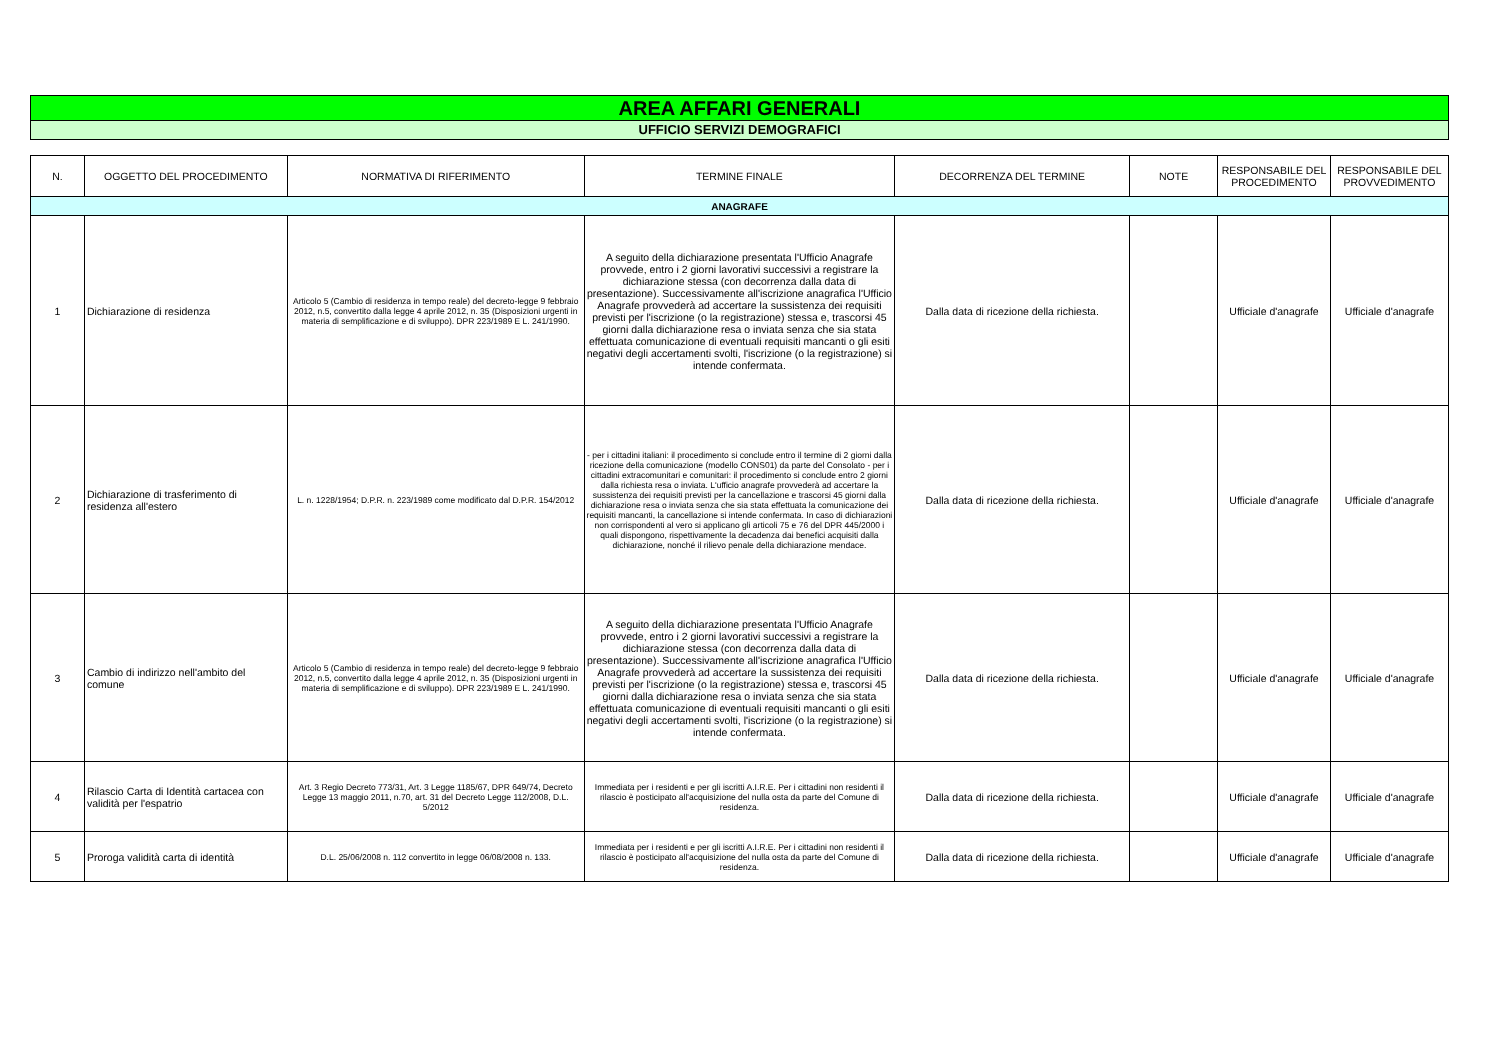AREA AFFARI GENERALI
UFFICIO SERVIZI DEMOGRAFICI
| N. | OGGETTO DEL PROCEDIMENTO | NORMATIVA DI RIFERIMENTO | TERMINE FINALE | DECORRENZA DEL TERMINE | NOTE | RESPONSABILE DEL PROCEDIMENTO | RESPONSABILE DEL PROVVEDIMENTO |
| --- | --- | --- | --- | --- | --- | --- | --- |
| ANAGRAFE | | | | | | | |
| 1 | Dichiarazione di residenza | Articolo 5 (Cambio di residenza in tempo reale) del decreto-legge 9 febbraio 2012, n.5, convertito dalla legge 4 aprile 2012, n. 35 (Disposizioni urgenti in materia di semplificazione e di sviluppo). DPR 223/1989 E L. 241/1990. | A seguito della dichiarazione presentata l'Ufficio Anagrafe provvede, entro i 2 giorni lavorativi successivi a registrare la dichiarazione stessa (con decorrenza dalla data di presentazione). Successivamente all'iscrizione anagrafica l'Ufficio Anagrafe provvederà ad accertare la sussistenza dei requisiti previsti per l'iscrizione (o la registrazione) stessa e, trascorsi 45 giorni dalla dichiarazione resa o inviata senza che sia stata effettuata comunicazione di eventuali requisiti mancanti o gli esiti negativi degli accertamenti svolti, l'iscrizione (o la registrazione) si intende confermata. | Dalla data di ricezione della richiesta. | | Ufficiale d'anagrafe | Ufficiale d'anagrafe |
| 2 | Dichiarazione di trasferimento di residenza all'estero | L. n. 1228/1954; D.P.R. n. 223/1989 come modificato dal D.P.R. 154/2012 | - per i cittadini italiani: il procedimento si conclude entro il termine di 2 giorni dalla ricezione della comunicazione (modello CONS01) da parte del Consolato - per i cittadini extracomunitari e comunitari: il procedimento si conclude entro 2 giorni dalla richiesta resa o inviata. L'ufficio anagrafe provvederà ad accertare la sussistenza dei requisiti previsti per la cancellazione e trascorsi 45 giorni dalla dichiarazione resa o inviata senza che sia stata effettuata la comunicazione dei requisiti mancanti, la cancellazione si intende confermata. In caso di dichiarazioni non corrispondenti al vero si applicano gli articoli 75 e 76 del DPR 445/2000 i quali dispongono, rispettivamente la decadenza dai benefici acquisiti dalla dichiarazione, nonché il rilievo penale della dichiarazione mendace. | Dalla data di ricezione della richiesta. | | Ufficiale d'anagrafe | Ufficiale d'anagrafe |
| 3 | Cambio di indirizzo nell'ambito del comune | Articolo 5 (Cambio di residenza in tempo reale) del decreto-legge 9 febbraio 2012, n.5, convertito dalla legge 4 aprile 2012, n. 35 (Disposizioni urgenti in materia di semplificazione e di sviluppo). DPR 223/1989 E L. 241/1990. | A seguito della dichiarazione presentata l'Ufficio Anagrafe provvede, entro i 2 giorni lavorativi successivi a registrare la dichiarazione stessa (con decorrenza dalla data di presentazione). Successivamente all'iscrizione anagrafica l'Ufficio Anagrafe provvederà ad accertare la sussistenza dei requisiti previsti per l'iscrizione (o la registrazione) stessa e, trascorsi 45 giorni dalla dichiarazione resa o inviata senza che sia stata effettuata comunicazione di eventuali requisiti mancanti o gli esiti negativi degli accertamenti svolti, l'iscrizione (o la registrazione) si intende confermata. | Dalla data di ricezione della richiesta. | | Ufficiale d'anagrafe | Ufficiale d'anagrafe |
| 4 | Rilascio Carta di Identità cartacea con validità per l'espatrio | Art. 3 Regio Decreto 773/31, Art. 3 Legge 1185/67, DPR 649/74, Decreto Legge 13 maggio 2011, n.70, art. 31 del Decreto Legge 112/2008, D.L. 5/2012 | Immediata per i residenti e per gli iscritti A.I.R.E. Per i cittadini non residenti il rilascio è posticipato all'acquisizione del nulla osta da parte del Comune di residenza. | Dalla data di ricezione della richiesta. | | Ufficiale d'anagrafe | Ufficiale d'anagrafe |
| 5 | Proroga validità carta di identità | D.L. 25/06/2008 n. 112 convertito in legge 06/08/2008 n. 133. | Immediata per i residenti e per gli iscritti A.I.R.E. Per i cittadini non residenti il rilascio è posticipato all'acquisizione del nulla osta da parte del Comune di residenza. | Dalla data di ricezione della richiesta. | | Ufficiale d'anagrafe | Ufficiale d'anagrafe |